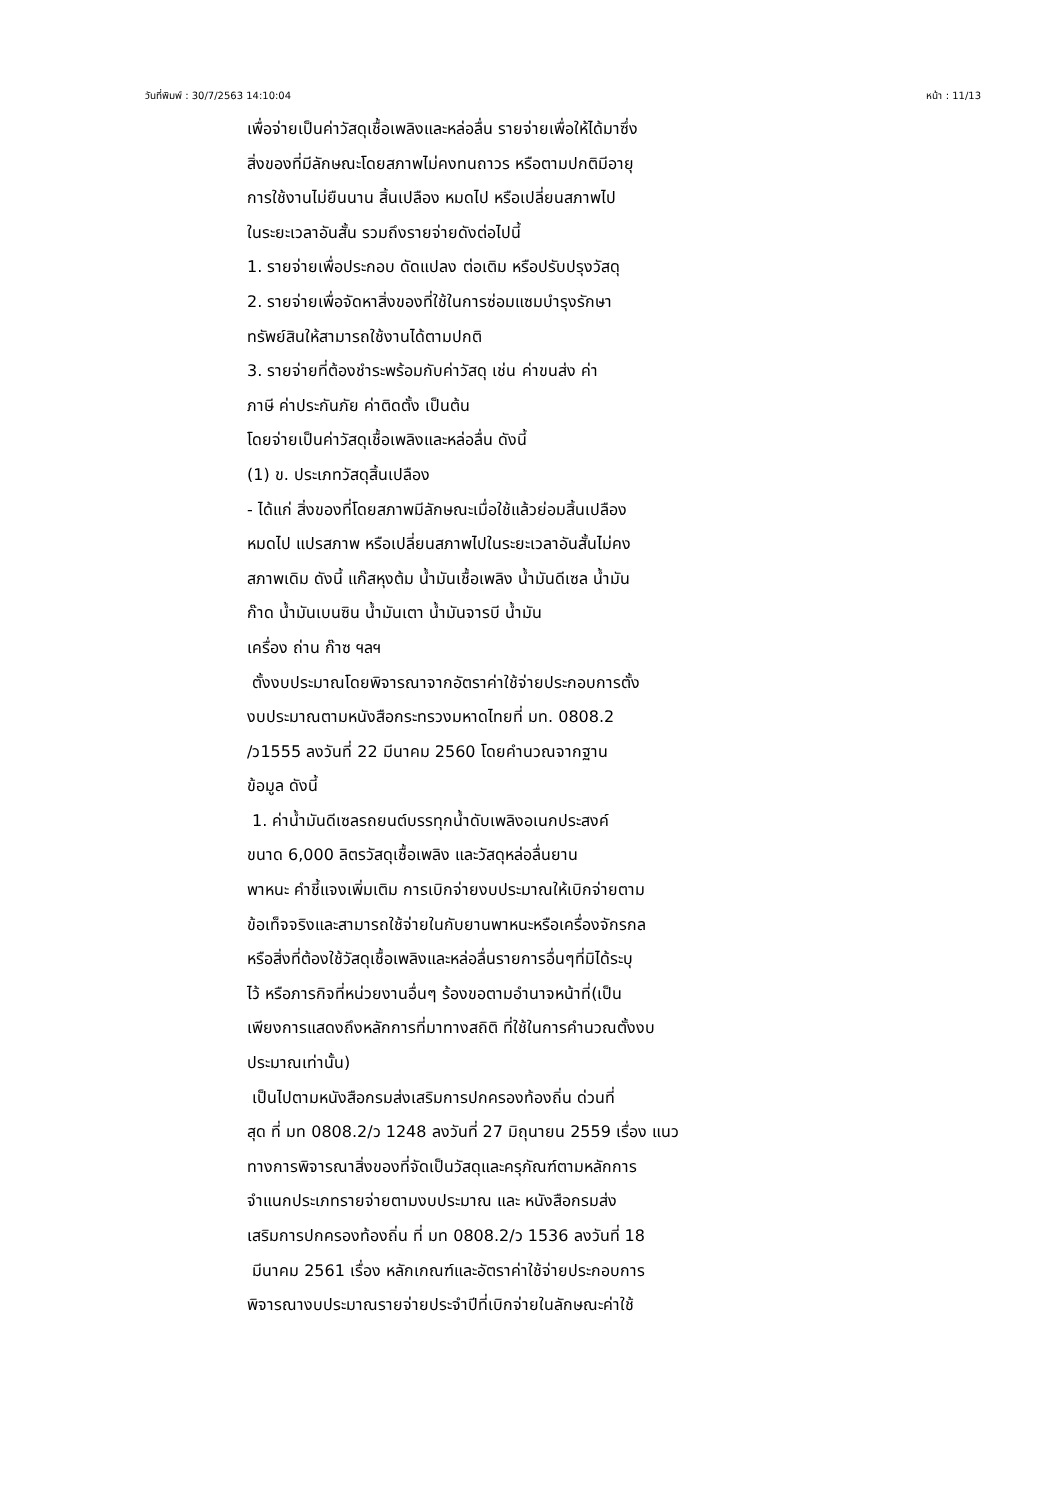วันที่พิมพ์ : 30/7/2563 14:10:04 หน้า : 11/13
เพื่อจ่ายเป็นค่าวัสดุเชื้อเพลิงและหล่อลื่น รายจ่ายเพื่อให้ได้มาซึ่ง
สิ่งของที่มีลักษณะโดยสภาพไม่คงทนถาวร หรือตามปกติมีอายุ
การใช้งานไม่ยืนนาน สิ้นเปลือง หมดไป หรือเปลี่ยนสภาพไป
ในระยะเวลาอันสั้น รวมถึงรายจ่ายดังต่อไปนี้
1. รายจ่ายเพื่อประกอบ ดัดแปลง ต่อเติม หรือปรับปรุงวัสดุ
2. รายจ่ายเพื่อจัดหาสิ่งของที่ใช้ในการซ่อมแซมบำรุงรักษา
ทรัพย์สินให้สามารถใช้งานได้ตามปกติ
3. รายจ่ายที่ต้องชำระพร้อมกับค่าวัสดุ เช่น ค่าขนส่ง ค่า
ภาษี ค่าประกันภัย ค่าติดตั้ง เป็นต้น
โดยจ่ายเป็นค่าวัสดุเชื้อเพลิงและหล่อลื่น ดังนี้
(1) ข. ประเภทวัสดุสิ้นเปลือง
- ได้แก่ สิ่งของที่โดยสภาพมีลักษณะเมื่อใช้แล้วย่อมสิ้นเปลือง
หมดไป แปรสภาพ หรือเปลี่ยนสภาพไปในระยะเวลาอันสั้นไม่คง
สภาพเดิม ดังนี้ แก๊สหุงต้ม น้ำมันเชื้อเพลิง น้ำมันดีเซล น้ำมัน
ก๊าด น้ำมันเบนซิน น้ำมันเตา น้ำมันจารบี น้ำมัน
เครื่อง ถ่าน ก๊าซ ฯลฯ
ตั้งงบประมาณโดยพิจารณาจากอัตราค่าใช้จ่ายประกอบการตั้ง
งบประมาณตามหนังสือกระทรวงมหาดไทยที่ มท. 0808.2
/ว1555 ลงวันที่ 22 มีนาคม 2560 โดยคำนวณจากฐาน
ข้อมูล ดังนี้
1. ค่าน้ำมันดีเซลรถยนต์บรรทุกน้ำดับเพลิงอเนกประสงค์
ขนาด 6,000 ลิตรวัสดุเชื้อเพลิง และวัสดุหล่อลื่นยาน
พาหนะ คำชี้แจงเพิ่มเติม การเบิกจ่ายงบประมาณให้เบิกจ่ายตาม
ข้อเท็จจริงและสามารถใช้จ่ายในกับยานพาหนะหรือเครื่องจักรกล
หรือสิ่งที่ต้องใช้วัสดุเชื้อเพลิงและหล่อลื่นรายการอื่นๆที่มิได้ระบุ
ไว้ หรือภารกิจที่หน่วยงานอื่นๆ ร้องขอตามอำนาจหน้าที่(เป็น
เพียงการแสดงถึงหลักการที่มาทางสถิติ ที่ใช้ในการคำนวณตั้งงบ
ประมาณเท่านั้น)
เป็นไปตามหนังสือกรมส่งเสริมการปกครองท้องถิ่น ด่วนที่
สุด ที่ มท 0808.2/ว 1248 ลงวันที่ 27 มิถุนายน 2559 เรื่อง แนว
ทางการพิจารณาสิ่งของที่จัดเป็นวัสดุและครุภัณฑ์ตามหลักการ
จำแนกประเภทรายจ่ายตามงบประมาณ และ หนังสือกรมส่ง
เสริมการปกครองท้องถิ่น ที่ มท 0808.2/ว 1536 ลงวันที่ 18
มีนาคม 2561 เรื่อง หลักเกณฑ์และอัตราค่าใช้จ่ายประกอบการ
พิจารณางบประมาณรายจ่ายประจำปีที่เบิกจ่ายในลักษณะค่าใช้